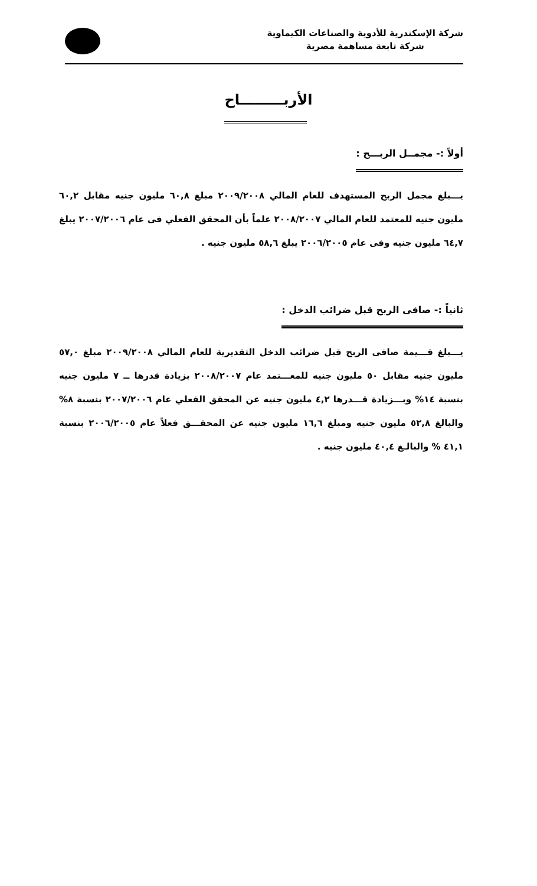شركة الإسكندرية للأدوية والصناعات الكيماوية
شركة تابعة مساهمة مصرية
الأربـــــــــاح
أولاً :- مجمــل الربـــح :
يـــبلغ مجمل الربح المستهدف للعام المالي ٢٠٠٩/٢٠٠٨ مبلغ ٦٠,٨ مليون جنيه مقابل ٦٠,٢ مليون جنيه للمعتمد للعام المالي ٢٠٠٨/٢٠٠٧ علماً بأن المحقق الفعلي فى عام ٢٠٠٧/٢٠٠٦ يبلغ ٦٤,٧ مليون جنيه وفى عام ٢٠٠٦/٢٠٠٥ يبلغ ٥٨,٦ مليون جنيه .
ثانياً :- صافى الربح قبل ضرائب الدخل :
يـــبلغ قـــيمة صافى الربح قبل ضرائب الدخل التقديرية للعام المالي ٢٠٠٩/٢٠٠٨ مبلغ ٥٧,٠ مليون جنيه مقابل ٥٠ مليون جنيه للمعـــتمد عام ٢٠٠٨/٢٠٠٧ بزيادة قدرها ــ ٧ مليون جنيه بنسبة ١٤% وبـــزيادة قـــدرها ٤,٢ مليون جنيه عن المحقق الفعلي عام ٢٠٠٧/٢٠٠٦ بنسبة ٨% والبالغ ٥٢,٨ مليون جنيه ومبلغ ١٦,٦ مليون جنيه عن المحقـــق فعلاً عام ٢٠٠٦/٢٠٠٥ بنسبة ٤١,١ % والبالـغ ٤٠,٤ مليون جنيه .